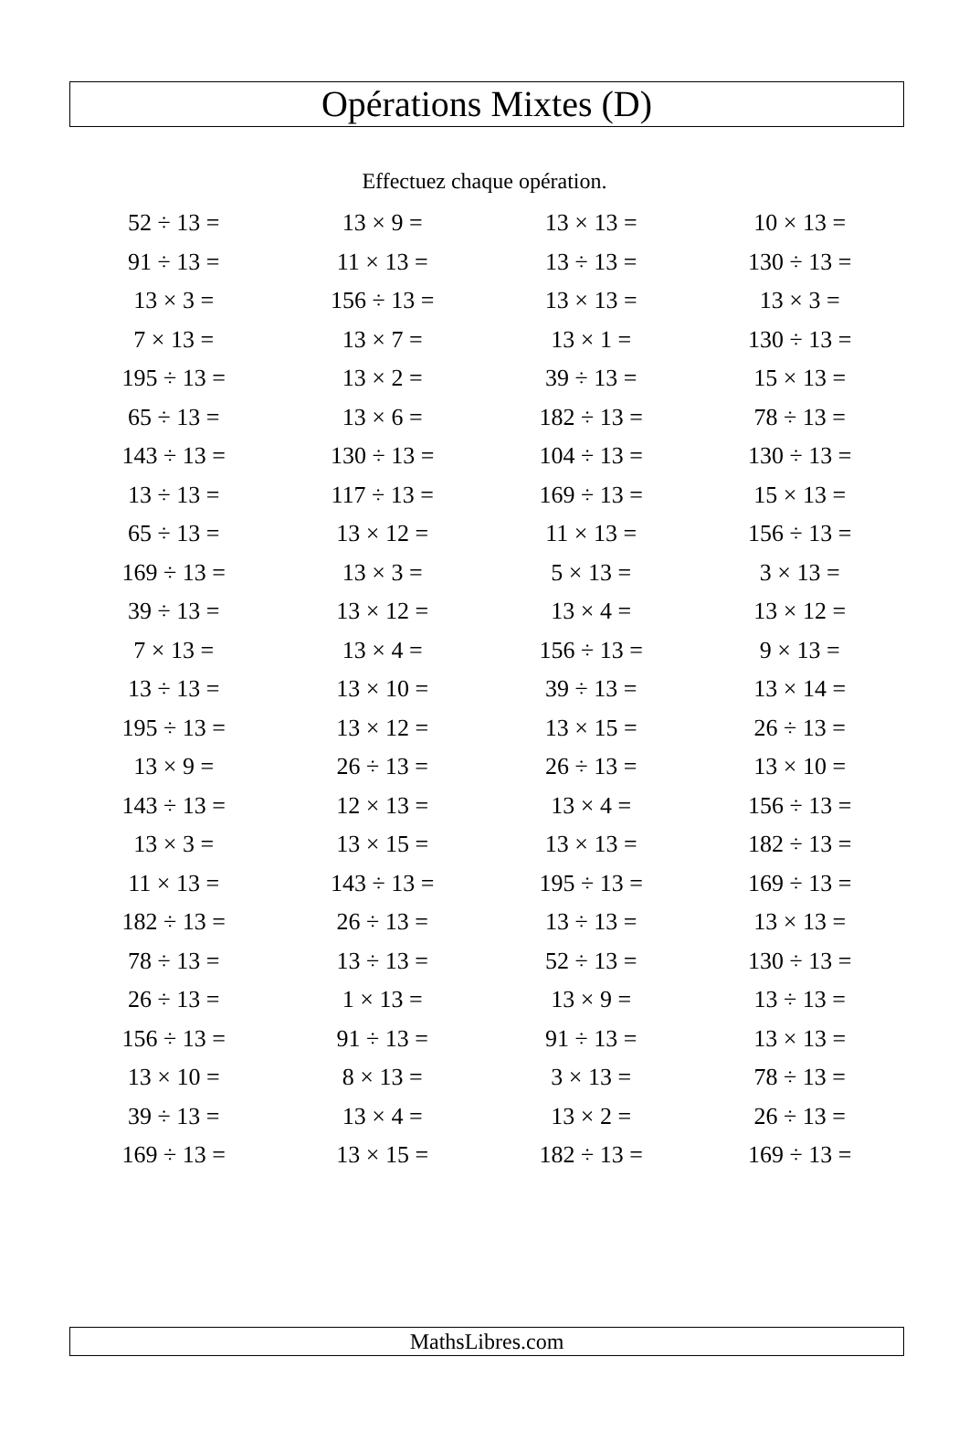Opérations Mixtes (D)
Effectuez chaque opération.
| 52 ÷ 13 = | 13 × 9 = | 13 × 13 = | 10 × 13 = |
| 91 ÷ 13 = | 11 × 13 = | 13 ÷ 13 = | 130 ÷ 13 = |
| 13 × 3 = | 156 ÷ 13 = | 13 × 13 = | 13 × 3 = |
| 7 × 13 = | 13 × 7 = | 13 × 1 = | 130 ÷ 13 = |
| 195 ÷ 13 = | 13 × 2 = | 39 ÷ 13 = | 15 × 13 = |
| 65 ÷ 13 = | 13 × 6 = | 182 ÷ 13 = | 78 ÷ 13 = |
| 143 ÷ 13 = | 130 ÷ 13 = | 104 ÷ 13 = | 130 ÷ 13 = |
| 13 ÷ 13 = | 117 ÷ 13 = | 169 ÷ 13 = | 15 × 13 = |
| 65 ÷ 13 = | 13 × 12 = | 11 × 13 = | 156 ÷ 13 = |
| 169 ÷ 13 = | 13 × 3 = | 5 × 13 = | 3 × 13 = |
| 39 ÷ 13 = | 13 × 12 = | 13 × 4 = | 13 × 12 = |
| 7 × 13 = | 13 × 4 = | 156 ÷ 13 = | 9 × 13 = |
| 13 ÷ 13 = | 13 × 10 = | 39 ÷ 13 = | 13 × 14 = |
| 195 ÷ 13 = | 13 × 12 = | 13 × 15 = | 26 ÷ 13 = |
| 13 × 9 = | 26 ÷ 13 = | 26 ÷ 13 = | 13 × 10 = |
| 143 ÷ 13 = | 12 × 13 = | 13 × 4 = | 156 ÷ 13 = |
| 13 × 3 = | 13 × 15 = | 13 × 13 = | 182 ÷ 13 = |
| 11 × 13 = | 143 ÷ 13 = | 195 ÷ 13 = | 169 ÷ 13 = |
| 182 ÷ 13 = | 26 ÷ 13 = | 13 ÷ 13 = | 13 × 13 = |
| 78 ÷ 13 = | 13 ÷ 13 = | 52 ÷ 13 = | 130 ÷ 13 = |
| 26 ÷ 13 = | 1 × 13 = | 13 × 9 = | 13 ÷ 13 = |
| 156 ÷ 13 = | 91 ÷ 13 = | 91 ÷ 13 = | 13 × 13 = |
| 13 × 10 = | 8 × 13 = | 3 × 13 = | 78 ÷ 13 = |
| 39 ÷ 13 = | 13 × 4 = | 13 × 2 = | 26 ÷ 13 = |
| 169 ÷ 13 = | 13 × 15 = | 182 ÷ 13 = | 169 ÷ 13 = |
MathsLibres.com